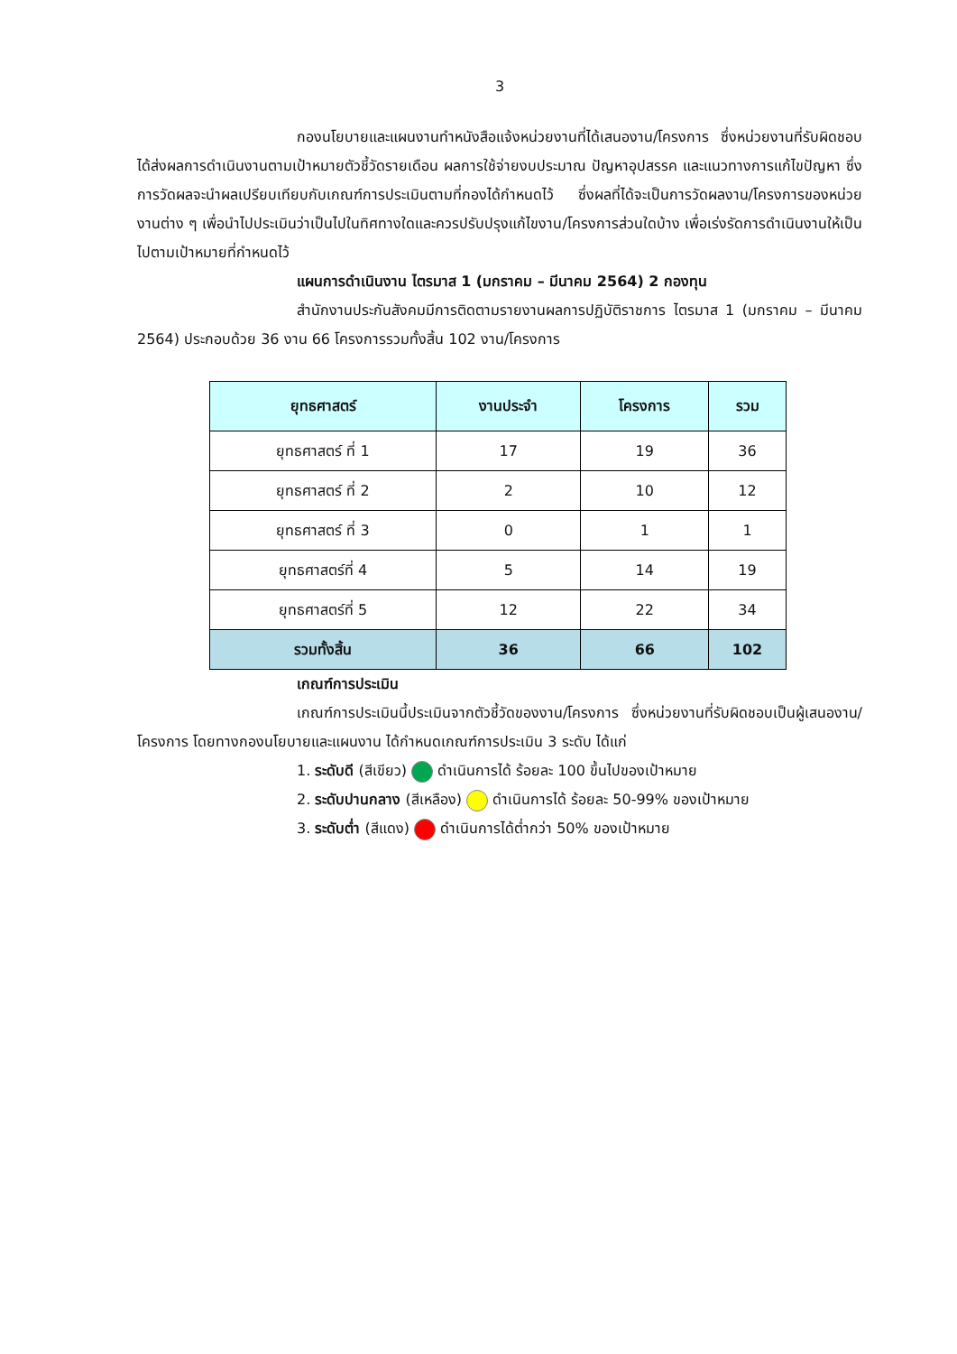3
กองนโยบายและแผนงานทำหนังสือแจ้งหน่วยงานที่ได้เสนองาน/โครงการ ซึ่งหน่วยงานที่รับผิดชอบได้ส่งผลการดำเนินงานตามเป้าหมายตัวชี้วัดรายเดือน ผลการใช้จ่ายงบประมาณ ปัญหาอุปสรรค และแนวทางการแก้ไขปัญหา ซึ่งการวัดผลจะนำผลเปรียบเทียบกับเกณฑ์การประเมินตามที่กองได้กำหนดไว้ ซึ่งผลที่ได้จะเป็นการวัดผลงาน/โครงการของหน่วยงานต่าง ๆ เพื่อนำไปประเมินว่าเป็นไปในทิศทางใดและควรปรับปรุงแก้ไขงาน/โครงการส่วนใดบ้าง เพื่อเร่งรัดการดำเนินงานให้เป็นไปตามเป้าหมายที่กำหนดไว้
แผนการดำเนินงาน ไตรมาส 1 (มกราคม – มีนาคม 2564) 2 กองทุน
สำนักงานประกันสังคมมีการติดตามรายงานผลการปฏิบัติราชการ ไตรมาส 1 (มกราคม – มีนาคม 2564) ประกอบด้วย 36 งาน 66 โครงการรวมทั้งสิ้น 102 งาน/โครงการ
| ยุทธศาสตร์ | งานประจำ | โครงการ | รวม |
| --- | --- | --- | --- |
| ยุทธศาสตร์ ที่ 1 | 17 | 19 | 36 |
| ยุทธศาสตร์ ที่ 2 | 2 | 10 | 12 |
| ยุทธศาสตร์ ที่ 3 | 0 | 1 | 1 |
| ยุทธศาสตร์ที่ 4 | 5 | 14 | 19 |
| ยุทธศาสตร์ที่ 5 | 12 | 22 | 34 |
| รวมทั้งสิ้น | 36 | 66 | 102 |
เกณฑ์การประเมิน
เกณฑ์การประเมินนี้ประเมินจากตัวชี้วัดของงาน/โครงการ ซึ่งหน่วยงานที่รับผิดชอบเป็นผู้เสนองาน/โครงการ โดยทางกองนโยบายและแผนงาน ได้กำหนดเกณฑ์การประเมิน 3 ระดับ ได้แก่
1. ระดับดี (สีเขียว) ดำเนินการได้ ร้อยละ 100 ขึ้นไปของเป้าหมาย
2. ระดับปานกลาง (สีเหลือง) ดำเนินการได้ ร้อยละ 50-99% ของเป้าหมาย
3. ระดับต่ำ (สีแดง) ดำเนินการได้ต่ำกว่า 50% ของเป้าหมาย